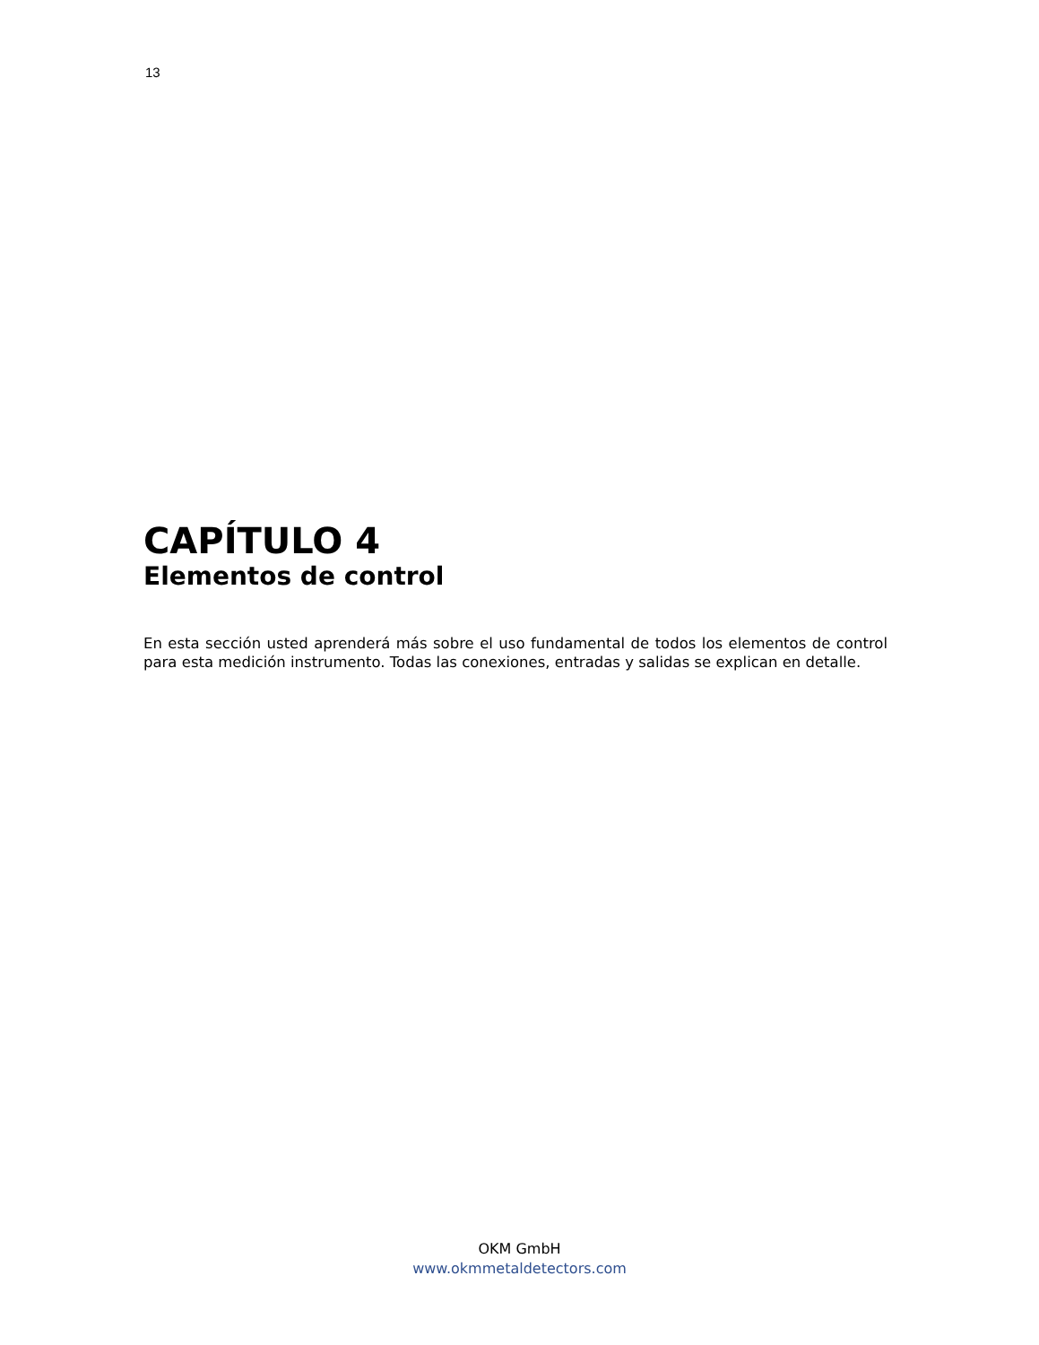13
CAPÍTULO 4
Elementos de control
En esta sección usted aprenderá más sobre el uso fundamental de todos los elementos de control para esta medición instrumento. Todas las conexiones, entradas y salidas se explican en detalle.
OKM GmbH
www.okmmetaldetectors.com